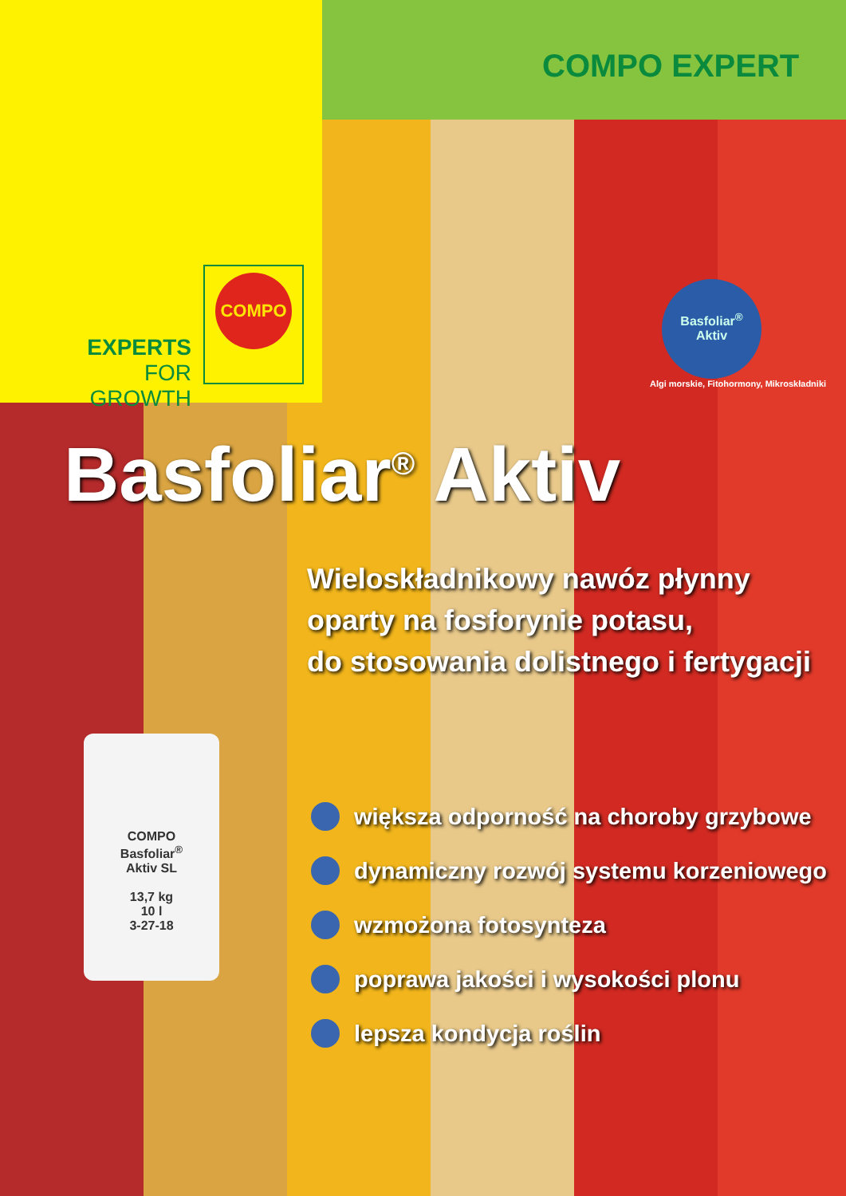COMPO EXPERT
EXPERTS
FOR GROWTH
COMPO
Basfoliar<sup>®</sup>
Aktiv
Algi morskie, Fitohormony, Mikroskładniki
Basfoliar<sup>®</sup> Aktiv
Wieloskładnikowy nawóz płynny
oparty na fosforynie potasu,
do stosowania dolistnego i fertygacji
COMPO
Basfoliar<sup>®</sup>
Aktiv SL
13,7 kg
10 l
3-27-18
większa odporność na choroby grzybowe
dynamiczny rozwój systemu korzeniowego
wzmożona fotosynteza
poprawa jakości i wysokości plonu
lepsza kondycja roślin